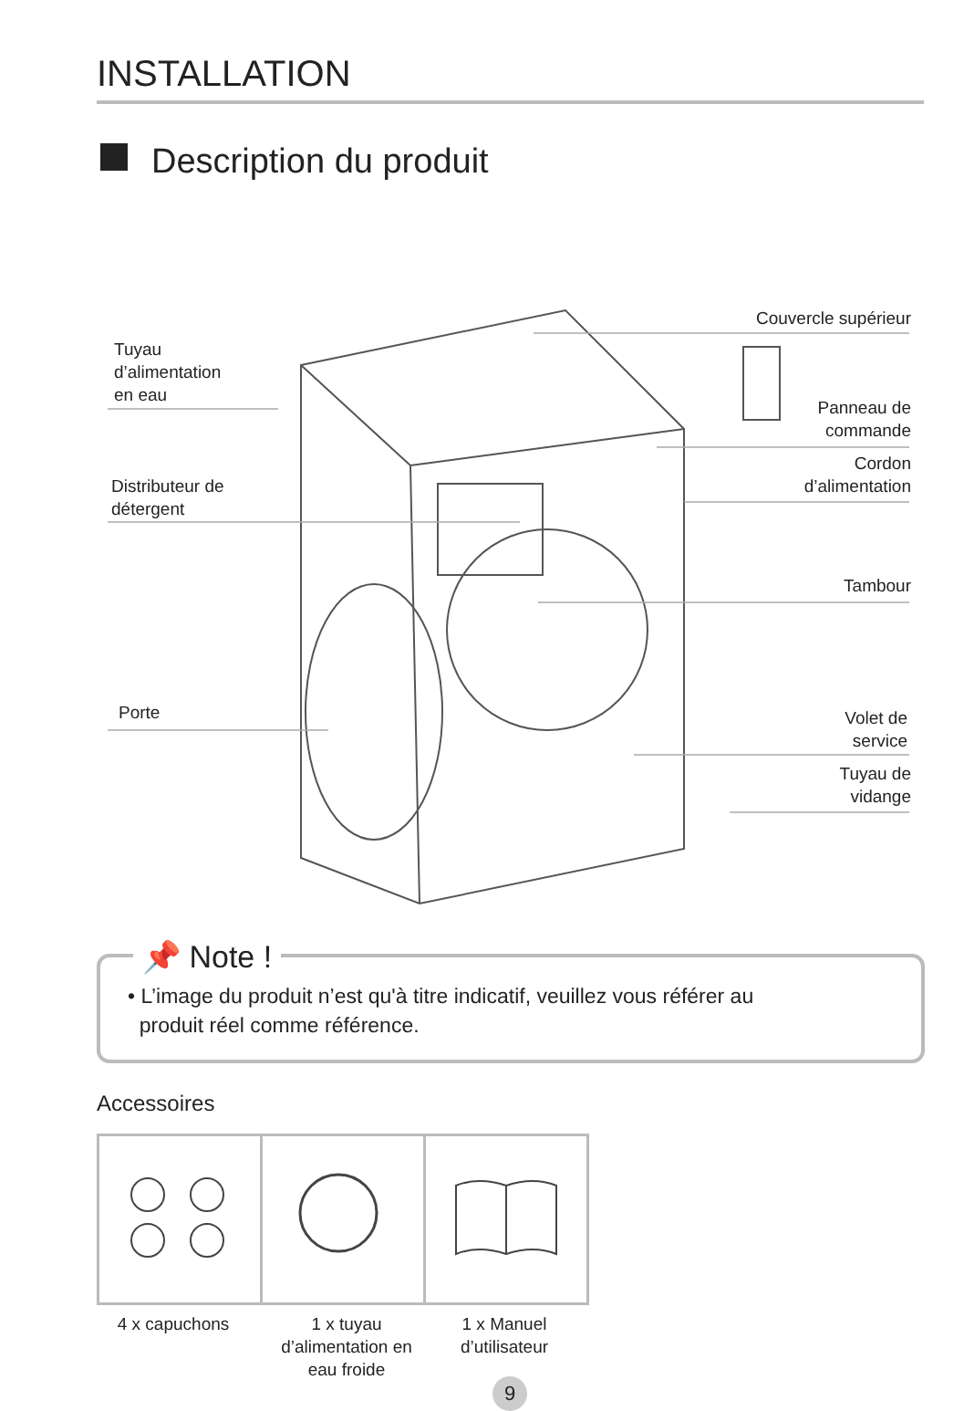INSTALLATION
Description du produit
Tuyau
d’alimentation
en eau
Distributeur de
détergent
Porte
Couvercle supérieur
Panneau de
commande
Cordon
d’alimentation
Tambour
Volet de
service
Tuyau de
vidange
📌 Note !
• L’image du produit n’est qu'à titre indicatif, veuillez vous référer au
produit réel comme référence.
Accessoires
4 x capuchons
1 x tuyau
d’alimentation en
eau froide
1 x Manuel
d’utilisateur
9